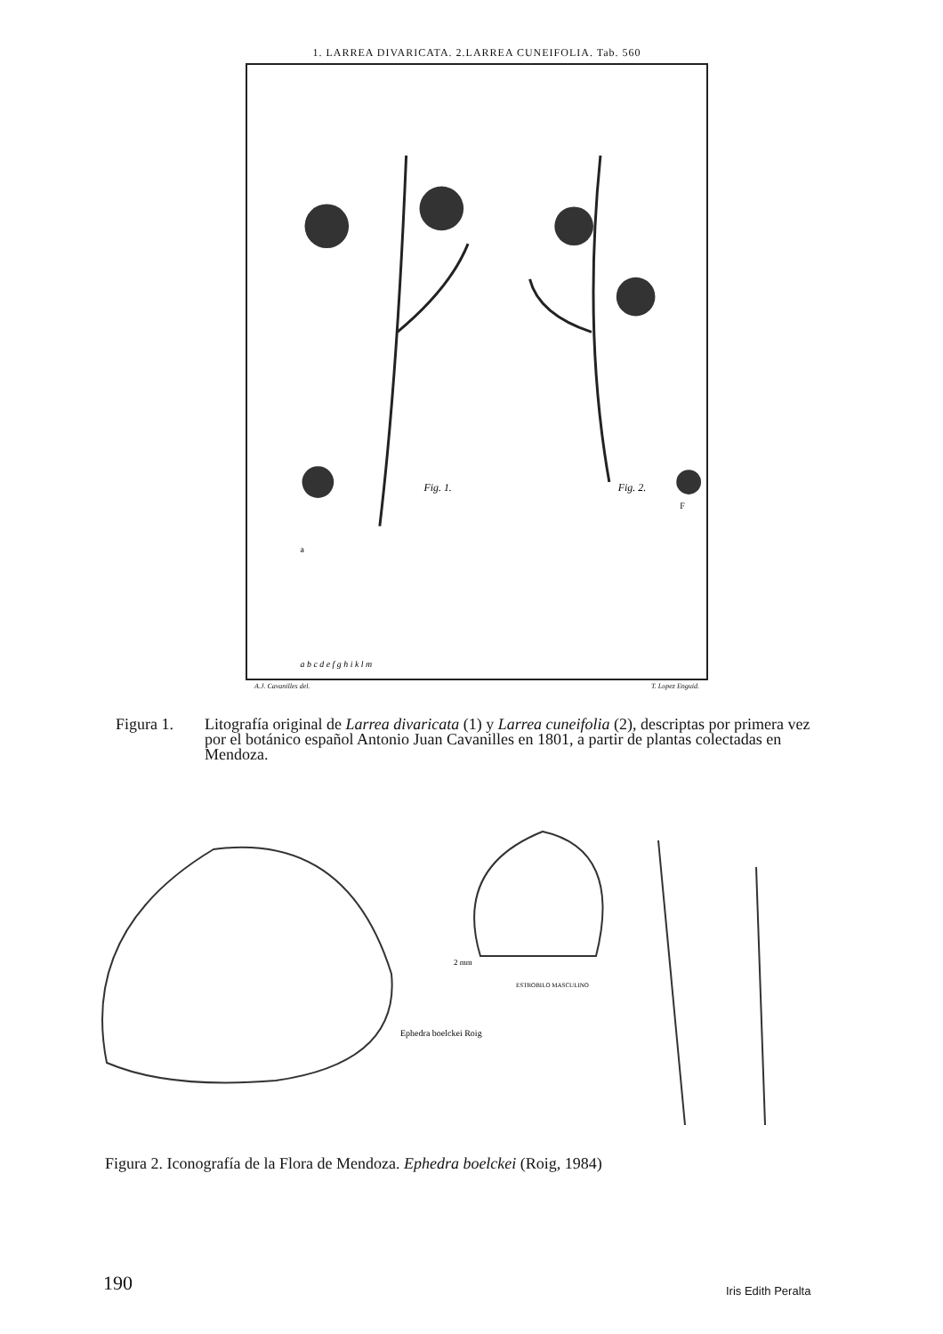1. LARREA DIVARICATA. 2.LARREA CUNEIFOLIA. Tab. 560
Fig. 1.
Fig. 2.
a
F
a b c d e f g h i k l m
A.J. Cavanilles del. T. Lopez Enguid.
Figura 1. Litografía original de Larrea divaricata (1) y Larrea cuneifolia (2), descriptas por primera vez por el botánico español Antonio Juan Cavanilles en 1801, a partir de plantas colectadas en Mendoza.
2 mm
Ephedra boelckei Roig
ESTROBILO MASCULINO
Figura 2. Iconografía de la Flora de Mendoza. Ephedra boelckei (Roig, 1984)
190 Iris Edith Peralta